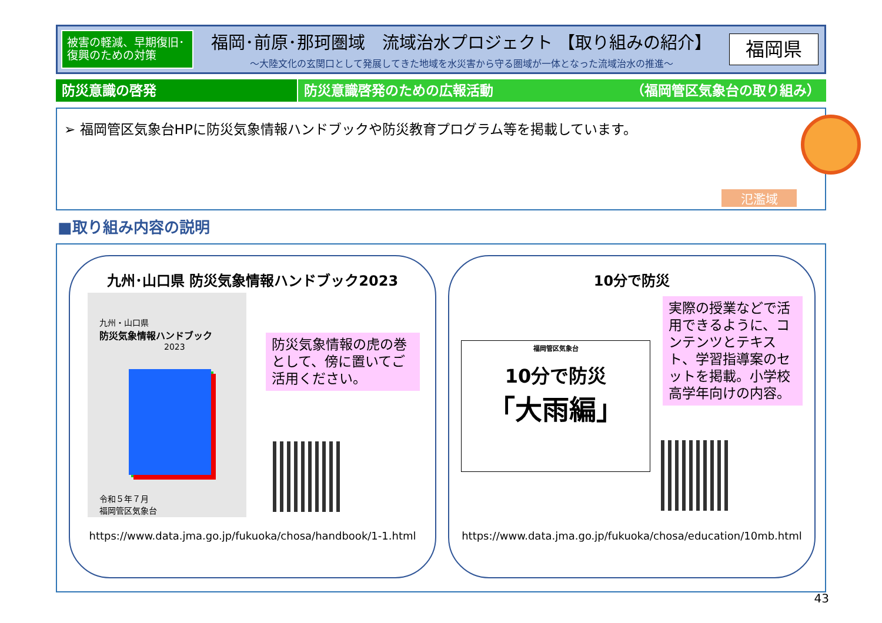被害の軽減、早期復旧･復興のための対策
福岡･前原･那珂圏域　流域治水プロジェクト 【取り組みの紹介】
～大陸文化の玄関口として発展してきた地域を水災害から守る圏域が一体となった流域治水の推進～
福岡県
防災意識の啓発 防災意識啓発のための広報活動 （福岡管区気象台の取り組み）
➢ 福岡管区気象台HPに防災気象情報ハンドブックや防災教育プログラム等を掲載しています。
氾濫域
■取り組み内容の説明
九州･山口県 防災気象情報ハンドブック2023
九州・山口県
防災気象情報ハンドブック
2023
令和５年７月
福岡管区気象台
防災気象情報の虎の巻として、傍に置いてご活用ください。
https://www.data.jma.go.jp/fukuoka/chosa/handbook/1-1.html
10分で防災
福岡管区気象台
10分で防災
「大雨編」
実際の授業などで活用できるように、コンテンツとテキスト、学習指導案のセットを掲載。小学校高学年向けの内容。
https://www.data.jma.go.jp/fukuoka/chosa/education/10mb.html
43